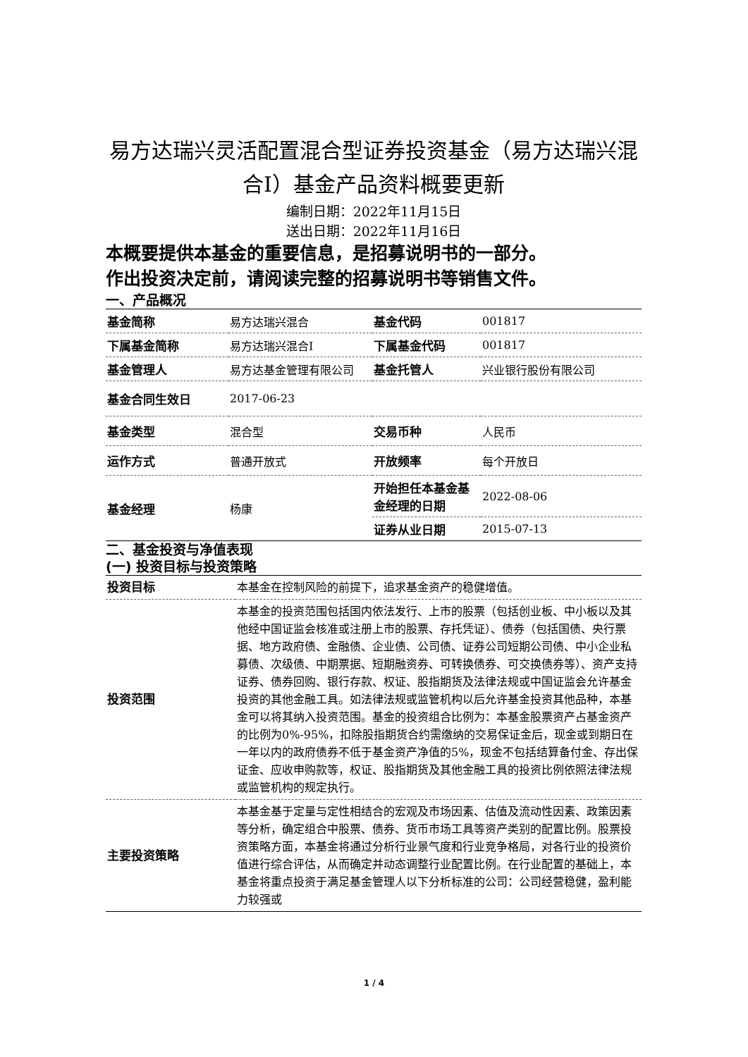易方达瑞兴灵活配置混合型证券投资基金（易方达瑞兴混合I）基金产品资料概要更新
编制日期：2022年11月15日
送出日期：2022年11月16日
本概要提供本基金的重要信息，是招募说明书的一部分。
作出投资决定前，请阅读完整的招募说明书等销售文件。
一、产品概况
| 基金简称 | 易方达瑞兴混合 | 基金代码 | 001817 |
| 下属基金简称 | 易方达瑞兴混合I | 下属基金代码 | 001817 |
| 基金管理人 | 易方达基金管理有限公司 | 基金托管人 | 兴业银行股份有限公司 |
| 基金合同生效日 | 2017-06-23 | | |
| 基金类型 | 混合型 | 交易币种 | 人民币 |
| 运作方式 | 普通开放式 | 开放频率 | 每个开放日 |
| 基金经理 | 杨康 | 开始担任本基金基金经理的日期 | 2022-08-06 |
| | | 证券从业日期 | 2015-07-13 |
二、基金投资与净值表现
(一) 投资目标与投资策略
| 投资目标 | 本基金在控制风险的前提下，追求基金资产的稳健增值。 |
| 投资范围 | 本基金的投资范围包括国内依法发行、上市的股票（包括创业板、中小板以及其他经中国证监会核准或注册上市的股票、存托凭证）、债券（包括国债、央行票据、地方政府债、金融债、企业债、公司债、证券公司短期公司债、中小企业私募债、次级债、中期票据、短期融资券、可转换债券、可交换债券等）、资产支持证券、债券回购、银行存款、权证、股指期货及法律法规或中国证监会允许基金投资的其他金融工具。如法律法规或监管机构以后允许基金投资其他品种，本基金可以将其纳入投资范围。基金的投资组合比例为：本基金股票资产占基金资产的比例为0%-95%，扣除股指期货合约需缴纳的交易保证金后，现金或到期日在一年以内的政府债券不低于基金资产净值的5%，现金不包括结算备付金、存出保证金、应收申购款等，权证、股指期货及其他金融工具的投资比例依照法律法规或监管机构的规定执行。 |
| 主要投资策略 | 本基金基于定量与定性相结合的宏观及市场因素、估值及流动性因素、政策因素等分析，确定组合中股票、债券、货币市场工具等资产类别的配置比例。股票投资策略方面，本基金将通过分析行业景气度和行业竞争格局，对各行业的投资价值进行综合评估，从而确定并动态调整行业配置比例。在行业配置的基础上，本基金将重点投资于满足基金管理人以下分析标准的公司：公司经营稳健，盈利能力较强或 |
1 / 4